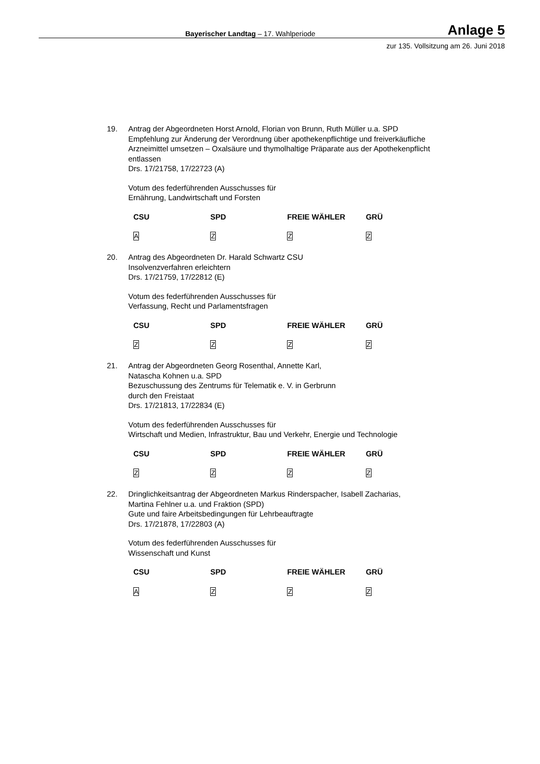Bayerischer Landtag – 17. Wahlperiode Anlage 5
zur 135. Vollsitzung am 26. Juni 2018
19. Antrag der Abgeordneten Horst Arnold, Florian von Brunn, Ruth Müller u.a. SPD
Empfehlung zur Änderung der Verordnung über apothekenpflichtige und freiverkäufliche Arzneimittel umsetzen – Oxalsäure und thymolhaltige Präparate aus der Apothekenpflicht entlassen
Drs. 17/21758, 17/22723 (A)
Votum des federführenden Ausschusses für
Ernährung, Landwirtschaft und Forsten
| CSU | SPD | FREIE WÄHLER | GRÜ |
| --- | --- | --- | --- |
| A | Z | Z | Z |
20. Antrag des Abgeordneten Dr. Harald Schwartz CSU
Insolvenzverfahren erleichtern
Drs. 17/21759, 17/22812 (E)
Votum des federführenden Ausschusses für
Verfassung, Recht und Parlamentsfragen
| CSU | SPD | FREIE WÄHLER | GRÜ |
| --- | --- | --- | --- |
| Z | Z | Z | Z |
21. Antrag der Abgeordneten Georg Rosenthal, Annette Karl,
Natascha Kohnen u.a. SPD
Bezuschussung des Zentrums für Telematik e. V. in Gerbrunn
durch den Freistaat
Drs. 17/21813, 17/22834 (E)
Votum des federführenden Ausschusses für
Wirtschaft und Medien, Infrastruktur, Bau und Verkehr, Energie und Technologie
| CSU | SPD | FREIE WÄHLER | GRÜ |
| --- | --- | --- | --- |
| Z | Z | Z | Z |
22. Dringlichkeitsantrag der Abgeordneten Markus Rinderspacher, Isabell Zacharias,
Martina Fehlner u.a. und Fraktion (SPD)
Gute und faire Arbeitsbedingungen für Lehrbeauftragte
Drs. 17/21878, 17/22803 (A)
Votum des federführenden Ausschusses für
Wissenschaft und Kunst
| CSU | SPD | FREIE WÄHLER | GRÜ |
| --- | --- | --- | --- |
| A | Z | Z | Z |